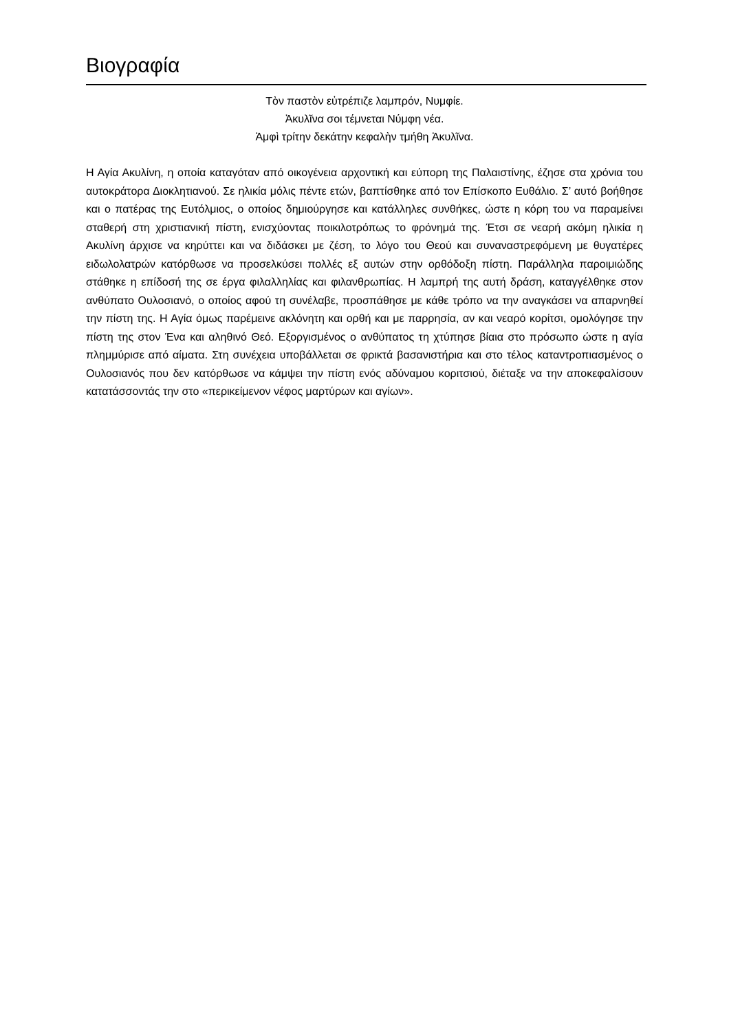Βιογραφία
Τὸν παστὸν εὐτρέπιζε λαμπρόν, Νυμφίε.
Ἀκυλῖνα σοι τέμνεται Νύμφη νέα.
Ἀμφὶ τρίτην δεκάτην κεφαλὴν τμήθη Ἀκυλῖνα.
Η Αγία Ακυλίνη, η οποία καταγόταν από οικογένεια αρχοντική και εύπορη της Παλαιστίνης, έζησε στα χρόνια του αυτοκράτορα Διοκλητιανού. Σε ηλικία μόλις πέντε ετών, βαπτίσθηκε από τον Επίσκοπο Ευθάλιο. Σ’ αυτό βοήθησε και ο πατέρας της Ευτόλμιος, ο οποίος δημιούργησε και κατάλληλες συνθήκες, ώστε η κόρη του να παραμείνει σταθερή στη χριστιανική πίστη, ενισχύοντας ποικιλοτρόπως το φρόνημά της. Έτσι σε νεαρή ακόμη ηλικία η Ακυλίνη άρχισε να κηρύττει και να διδάσκει με ζέση, το λόγο του Θεού και συναναστρεφόμενη με θυγατέρες ειδωλολατρών κατόρθωσε να προσελκύσει πολλές εξ αυτών στην ορθόδοξη πίστη. Παράλληλα παροιμιώδης στάθηκε η επίδοσή της σε έργα φιλαλληλίας και φιλανθρωπίας. Η λαμπρή της αυτή δράση, καταγγέλθηκε στον ανθύπατο Ουλοσιανό, ο οποίος αφού τη συνέλαβε, προσπάθησε με κάθε τρόπο να την αναγκάσει να απαρνηθεί την πίστη της. Η Αγία όμως παρέμεινε ακλόνητη και ορθή και με παρρησία, αν και νεαρό κορίτσι, ομολόγησε την πίστη της στον Ένα και αληθινό Θεό. Εξοργισμένος ο ανθύπατος τη χτύπησε βίαια στο πρόσωπο ώστε η αγία πλημμύρισε από αίματα. Στη συνέχεια υποβάλλεται σε φρικτά βασανιστήρια και στο τέλος καταντροπιασμένος ο Ουλοσιανός που δεν κατόρθωσε να κάμψει την πίστη ενός αδύναμου κοριτσιού, διέταξε να την αποκεφαλίσουν κατατάσσοντάς την στο «περικείμενον νέφος μαρτύρων και αγίων».